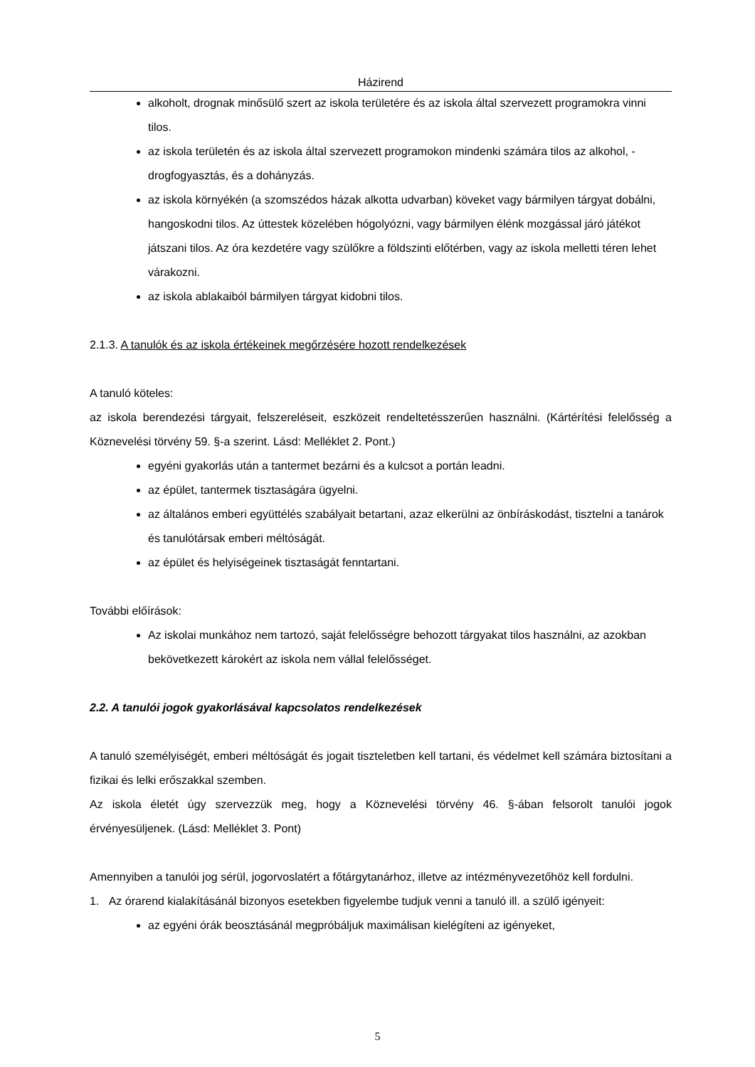Házirend
alkoholt, drognak minősülő szert az iskola területére és az iskola által szervezett programokra vinni tilos.
az iskola területén és az iskola által szervezett programokon mindenki számára tilos az alkohol, - drogfogyasztás, és a dohányzás.
az iskola környékén (a szomszédos házak alkotta udvarban) köveket vagy bármilyen tárgyat dobálni, hangoskodni tilos. Az úttestek közelében hógolyózni, vagy bármilyen élénk mozgással járó játékot játszani tilos. Az óra kezdetére vagy szülőkre a földszinti előtérben, vagy az iskola melletti téren lehet várakozni.
az iskola ablakaiból bármilyen tárgyat kidobni tilos.
2.1.3. A tanulók és az iskola értékeinek megőrzésére hozott rendelkezések
A tanuló köteles:
az iskola berendezési tárgyait, felszereléseit, eszközeit rendeltetésszerűen használni. (Kártérítési felelősség a Köznevelési törvény 59. §-a szerint. Lásd: Melléklet 2. Pont.)
egyéni gyakorlás után a tantermet bezárni és a kulcsot a portán leadni.
az épület, tantermek tisztaságára ügyelni.
az általános emberi együttélés szabályait betartani, azaz elkerülni az önbíráskodást, tisztelni a tanárok és tanulótársak emberi méltóságát.
az épület és helyiségeinek tisztaságát fenntartani.
További előírások:
Az iskolai munkához nem tartozó, saját felelősségre behozott tárgyakat tilos használni, az azokban bekövetkezett károkért az iskola nem vállal felelősséget.
2.2. A tanulói jogok gyakorlásával kapcsolatos rendelkezések
A tanuló személyiségét, emberi méltóságát és jogait tiszteletben kell tartani, és védelmet kell számára biztosítani a fizikai és lelki erőszakkal szemben.
Az iskola életét úgy szervezzük meg, hogy a Köznevelési törvény 46. §-ában felsorolt tanulói jogok érvényesüljenek. (Lásd: Melléklet 3. Pont)
Amennyiben a tanulói jog sérül, jogorvoslatért a főtárgytanárhoz, illetve az intézményvezetőhöz kell fordulni.
1. Az órarend kialakításánál bizonyos esetekben figyelembe tudjuk venni a tanuló ill. a szülő igényeit:
az egyéni órák beosztásánál megpróbáljuk maximálisan kielégíteni az igényeket,
5